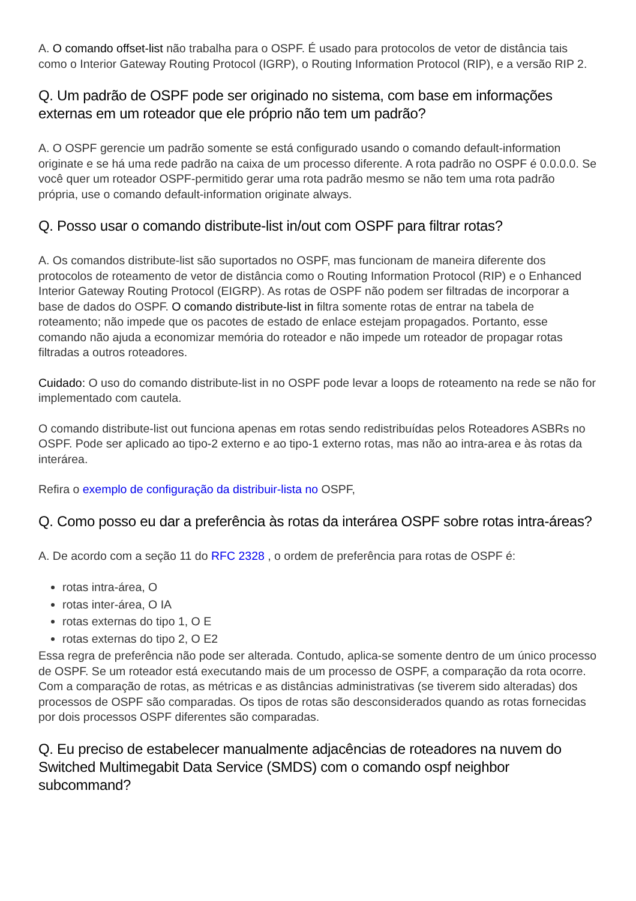A. O comando offset-list não trabalha para o OSPF. É usado para protocolos de vetor de distância tais como o Interior Gateway Routing Protocol (IGRP), o Routing Information Protocol (RIP), e a versão RIP 2.
Q. Um padrão de OSPF pode ser originado no sistema, com base em informações externas em um roteador que ele próprio não tem um padrão?
A. O OSPF gerencie um padrão somente se está configurado usando o comando default-information originate e se há uma rede padrão na caixa de um processo diferente. A rota padrão no OSPF é 0.0.0.0. Se você quer um roteador OSPF-permitido gerar uma rota padrão mesmo se não tem uma rota padrão própria, use o comando default-information originate always.
Q. Posso usar o comando distribute-list in/out com OSPF para filtrar rotas?
A. Os comandos distribute-list são suportados no OSPF, mas funcionam de maneira diferente dos protocolos de roteamento de vetor de distância como o Routing Information Protocol (RIP) e o Enhanced Interior Gateway Routing Protocol (EIGRP). As rotas de OSPF não podem ser filtradas de incorporar a base de dados do OSPF. O comando distribute-list in filtra somente rotas de entrar na tabela de roteamento; não impede que os pacotes de estado de enlace estejam propagados. Portanto, esse comando não ajuda a economizar memória do roteador e não impede um roteador de propagar rotas filtradas a outros roteadores.
Cuidado: O uso do comando distribute-list in no OSPF pode levar a loops de roteamento na rede se não for implementado com cautela.
O comando distribute-list out funciona apenas em rotas sendo redistribuídas pelos Roteadores ASBRs no OSPF. Pode ser aplicado ao tipo-2 externo e ao tipo-1 externo rotas, mas não ao intra-area e às rotas da interárea.
Refira o exemplo de configuração da distribuir-lista no OSPF,
Q. Como posso eu dar a preferência às rotas da interárea OSPF sobre rotas intra-áreas?
A. De acordo com a seção 11 do RFC 2328 , o ordem de preferência para rotas de OSPF é:
rotas intra-área, O
rotas inter-área, O IA
rotas externas do tipo 1, O E
rotas externas do tipo 2, O E2
Essa regra de preferência não pode ser alterada. Contudo, aplica-se somente dentro de um único processo de OSPF. Se um roteador está executando mais de um processo de OSPF, a comparação da rota ocorre. Com a comparação de rotas, as métricas e as distâncias administrativas (se tiverem sido alteradas) dos processos de OSPF são comparadas. Os tipos de rotas são desconsiderados quando as rotas fornecidas por dois processos OSPF diferentes são comparadas.
Q. Eu preciso de estabelecer manualmente adjacências de roteadores na nuvem do Switched Multimegabit Data Service (SMDS) com o comando ospf neighbor subcommand?